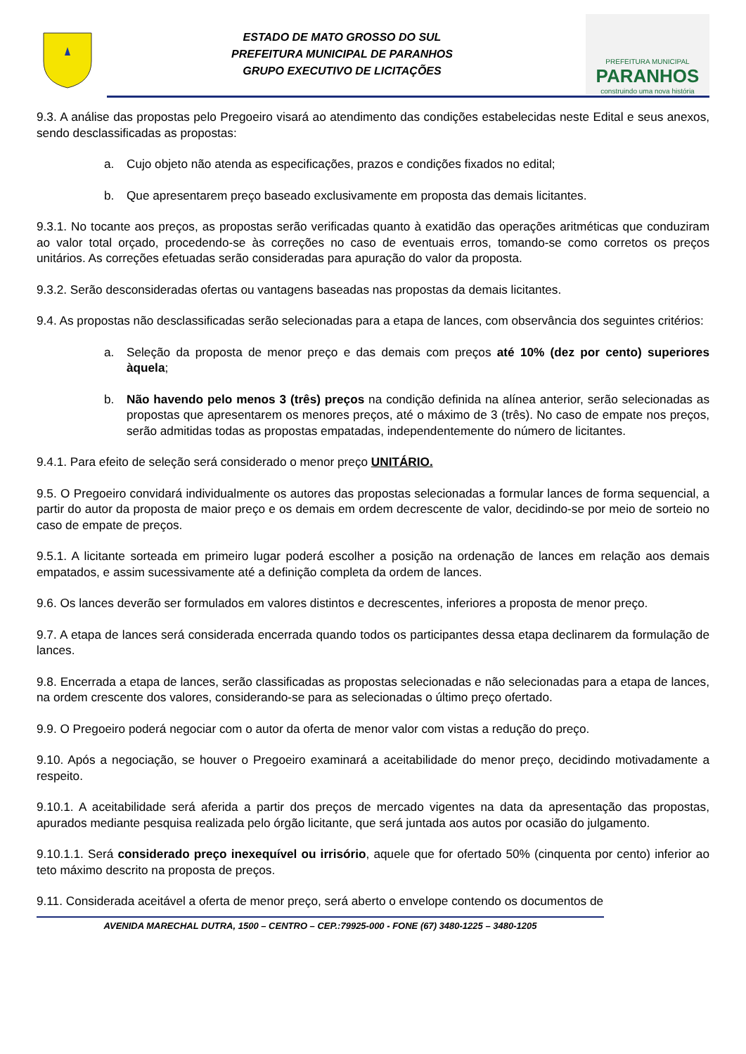ESTADO DE MATO GROSSO DO SUL
PREFEITURA MUNICIPAL DE PARANHOS
GRUPO EXECUTIVO DE LICITAÇÕES
PREFEITURA MUNICIPAL
PARANHOS
construindo uma nova história
9.3. A análise das propostas pelo Pregoeiro visará ao atendimento das condições estabelecidas neste Edital e seus anexos, sendo desclassificadas as propostas:
a. Cujo objeto não atenda as especificações, prazos e condições fixados no edital;
b. Que apresentarem preço baseado exclusivamente em proposta das demais licitantes.
9.3.1. No tocante aos preços, as propostas serão verificadas quanto à exatidão das operações aritméticas que conduziram ao valor total orçado, procedendo-se às correções no caso de eventuais erros, tomando-se como corretos os preços unitários. As correções efetuadas serão consideradas para apuração do valor da proposta.
9.3.2. Serão desconsideradas ofertas ou vantagens baseadas nas propostas da demais licitantes.
9.4. As propostas não desclassificadas serão selecionadas para a etapa de lances, com observância dos seguintes critérios:
a. Seleção da proposta de menor preço e das demais com preços até 10% (dez por cento) superiores àquela;
b. Não havendo pelo menos 3 (três) preços na condição definida na alínea anterior, serão selecionadas as propostas que apresentarem os menores preços, até o máximo de 3 (três). No caso de empate nos preços, serão admitidas todas as propostas empatadas, independentemente do número de licitantes.
9.4.1. Para efeito de seleção será considerado o menor preço UNITÁRIO.
9.5. O Pregoeiro convidará individualmente os autores das propostas selecionadas a formular lances de forma sequencial, a partir do autor da proposta de maior preço e os demais em ordem decrescente de valor, decidindo-se por meio de sorteio no caso de empate de preços.
9.5.1. A licitante sorteada em primeiro lugar poderá escolher a posição na ordenação de lances em relação aos demais empatados, e assim sucessivamente até a definição completa da ordem de lances.
9.6. Os lances deverão ser formulados em valores distintos e decrescentes, inferiores a proposta de menor preço.
9.7. A etapa de lances será considerada encerrada quando todos os participantes dessa etapa declinarem da formulação de lances.
9.8. Encerrada a etapa de lances, serão classificadas as propostas selecionadas e não selecionadas para a etapa de lances, na ordem crescente dos valores, considerando-se para as selecionadas o último preço ofertado.
9.9. O Pregoeiro poderá negociar com o autor da oferta de menor valor com vistas a redução do preço.
9.10. Após a negociação, se houver o Pregoeiro examinará a aceitabilidade do menor preço, decidindo motivadamente a respeito.
9.10.1. A aceitabilidade será aferida a partir dos preços de mercado vigentes na data da apresentação das propostas, apurados mediante pesquisa realizada pelo órgão licitante, que será juntada aos autos por ocasião do julgamento.
9.10.1.1. Será considerado preço inexequível ou irrisório, aquele que for ofertado 50% (cinquenta por cento) inferior ao teto máximo descrito na proposta de preços.
9.11. Considerada aceitável a oferta de menor preço, será aberto o envelope contendo os documentos de
AVENIDA MARECHAL DUTRA, 1500 – CENTRO – CEP.:79925-000 - FONE (67) 3480-1225 – 3480-1205